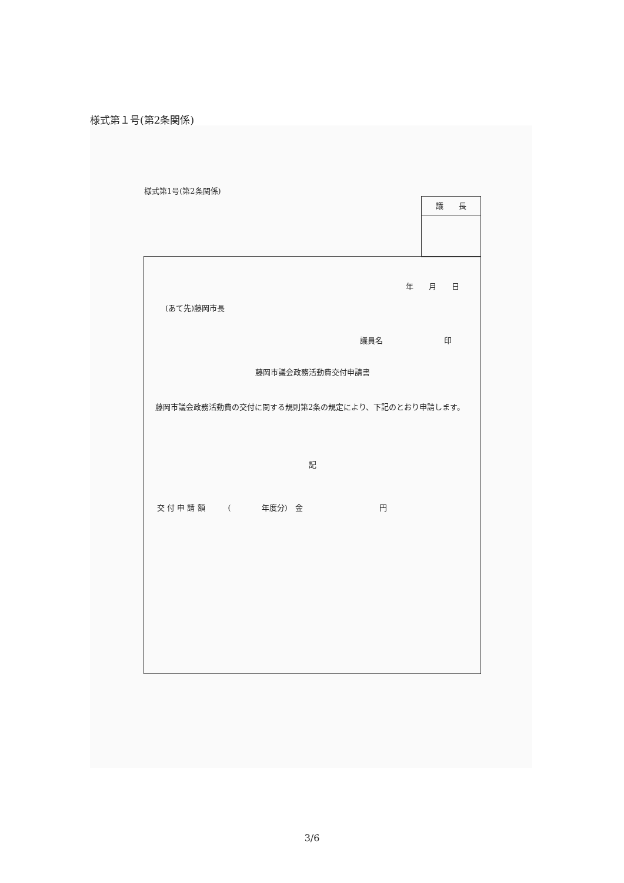様式第１号(第2条関係)
様式第1号(第2条関係)
議　　長
年　　月　　日
(あて先)藤岡市長
議員名　　　　　　　　印
藤岡市議会政務活動費交付申請書
　藤岡市議会政務活動費の交付に関する規則第2条の規定により、下記のとおり申請します。
記
交 付 申 請 額　　　(　　　　年度分)　金　　　　　　　　　　円
3/6